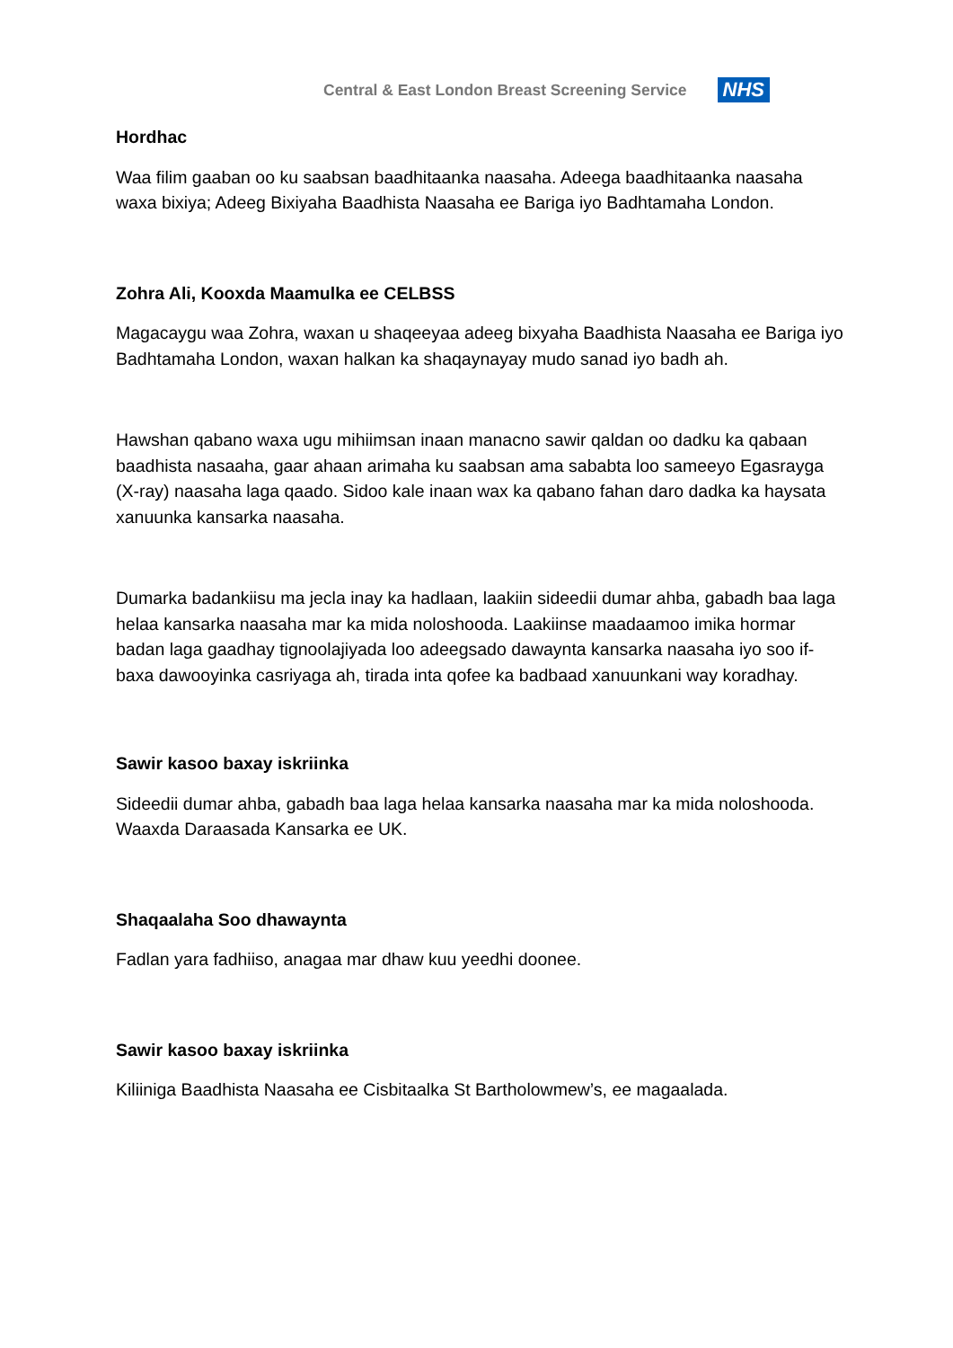Central & East London Breast Screening Service
NHS
Hordhac
Waa filim gaaban oo ku saabsan baadhitaanka naasaha. Adeega baadhitaanka naasaha waxa bixiya; Adeeg Bixiyaha Baadhista Naasaha ee Bariga iyo Badhtamaha London.
Zohra Ali, Kooxda Maamulka ee CELBSS
Magacaygu waa Zohra, waxan u shaqeeyaa adeeg bixyaha Baadhista Naasaha ee Bariga iyo Badhtamaha London, waxan halkan ka shaqaynayay mudo sanad iyo badh ah.
Hawshan qabano waxa ugu mihiimsan inaan manacno sawir qaldan oo dadku ka qabaan baadhista nasaaha, gaar ahaan arimaha ku saabsan ama sababta loo sameeyo Egasrayga (X-ray) naasaha laga qaado. Sidoo kale inaan wax ka qabano fahan daro dadka ka haysata xanuunka kansarka naasaha.
Dumarka badankiisu ma jecla inay ka hadlaan, laakiin sideedii dumar ahba, gabadh baa laga helaa kansarka naasaha mar ka mida noloshooda. Laakiinse maadaamoo imika hormar badan laga gaadhay tignoolajiyada loo adeegsado dawaynta kansarka naasaha iyo soo if-baxa dawooyinka casriyaga ah, tirada inta qofee ka badbaad xanuunkani way koradhay.
Sawir kasoo baxay iskriinka
Sideedii dumar ahba, gabadh baa laga helaa kansarka naasaha mar ka mida noloshooda. Waaxda Daraasada Kansarka ee UK.
Shaqaalaha Soo dhawaynta
Fadlan yara fadhiiso, anagaa mar dhaw kuu yeedhi doonee.
Sawir kasoo baxay iskriinka
Kiliiniga Baadhista Naasaha ee Cisbitaalka St Bartholowmew’s, ee magaalada.